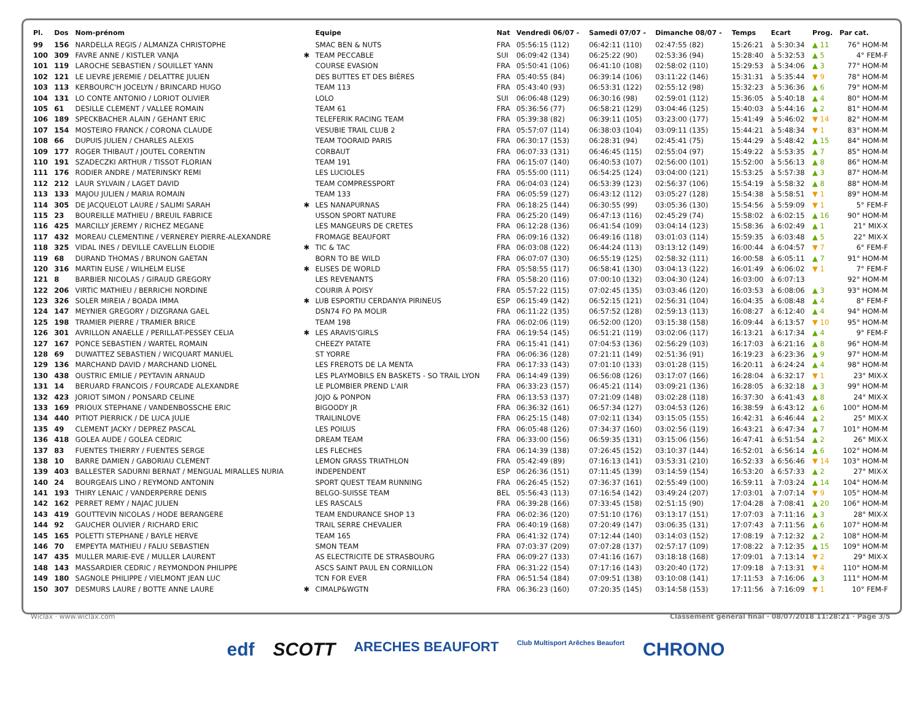| Pl. | Dos | Nom-prénom | | Equipe | Nat | Vendredi 06/07 - | Samedi 07/07 - | Dimanche 08/07 - | Temps | Ecart | Prog. | Par cat. |
| --- | --- | --- | --- | --- | --- | --- | --- | --- | --- | --- | --- | --- |
| 99 | 156 | NARDELLA REGIS / ALMANZA CHRISTOPHE | | SMAC BEN & NUTS | FRA | 05:56:15 (112) | 06:42:11 (110) | 02:47:55 (82) | 15:26:21 | à 5:30:34 | ▲ 11 | 76° HOM-M |
| 100 | 309 | FAVRE ANNE / KISTLER VANJA | ✱ | TEAM PECCABLE | SUI | 06:09:42 (134) | 06:25:22 (90) | 02:53:36 (94) | 15:28:40 | à 5:32:53 | ▲ 5 | 4° FEM-F |
| 101 | 119 | LAROCHE SEBASTIEN / SOUILLET YANN | | COURSE EVASION | FRA | 05:50:41 (106) | 06:41:10 (108) | 02:58:02 (110) | 15:29:53 | à 5:34:06 | ▲ 3 | 77° HOM-M |
| 102 | 121 | LE LIEVRE JEREMIE / DELATTRE JULIEN | | DES BUTTES ET DES BIÈRES | FRA | 05:40:55 (84) | 06:39:14 (106) | 03:11:22 (146) | 15:31:31 | à 5:35:44 | ▼ 9 | 78° HOM-M |
| 103 | 113 | KERBOURC'H JOCELYN / BRINCARD HUGO | | TEAM 113 | FRA | 05:43:40 (93) | 06:53:31 (122) | 02:55:12 (98) | 15:32:23 | à 5:36:36 | ▲ 6 | 79° HOM-M |
| 104 | 131 | LO CONTE ANTONIO / LORIOT OLIVIER | | LOLO | SUI | 06:06:48 (129) | 06:30:16 (98) | 02:59:01 (112) | 15:36:05 | à 5:40:18 | ▲ 4 | 80° HOM-M |
| 105 | 61 | DESILLE CLEMENT / VALLEE ROMAIN | | TEAM 61 | FRA | 05:36:56 (77) | 06:58:21 (129) | 03:04:46 (125) | 15:40:03 | à 5:44:16 | ▲ 2 | 81° HOM-M |
| 106 | 189 | SPECKBACHER ALAIN / GEHANT ERIC | | TELEFERIK RACING TEAM | FRA | 05:39:38 (82) | 06:39:11 (105) | 03:23:00 (177) | 15:41:49 | à 5:46:02 | ▼ 14 | 82° HOM-M |
| 107 | 154 | MOSTEIRO FRANCK / CORONA CLAUDE | | VESUBIE TRAIL CLUB 2 | FRA | 05:57:07 (114) | 06:38:03 (104) | 03:09:11 (135) | 15:44:21 | à 5:48:34 | ▼ 1 | 83° HOM-M |
| 108 | 66 | DUPUIS JULIEN / CHARLES ALEXIS | | TEAM TOORAID PARIS | FRA | 06:30:17 (153) | 06:28:31 (94) | 02:45:41 (75) | 15:44:29 | à 5:48:42 | ▲ 15 | 84° HOM-M |
| 109 | 177 | ROGER THIBAUT / JOUTEL CORENTIN | | CORBAUT | FRA | 06:07:33 (131) | 06:46:45 (115) | 02:55:04 (97) | 15:49:22 | à 5:53:35 | ▲ 7 | 85° HOM-M |
| 110 | 191 | SZADECZKI ARTHUR / TISSOT FLORIAN | | TEAM 191 | FRA | 06:15:07 (140) | 06:40:53 (107) | 02:56:00 (101) | 15:52:00 | à 5:56:13 | ▲ 8 | 86° HOM-M |
| 111 | 176 | RODIER ANDRE / MATERINSKY REMI | | LES LUCIOLES | FRA | 05:55:00 (111) | 06:54:25 (124) | 03:04:00 (121) | 15:53:25 | à 5:57:38 | ▲ 3 | 87° HOM-M |
| 112 | 212 | LAUR SYLVAIN / LAGET DAVID | | TEAM COMPRESSPORT | FRA | 06:04:03 (124) | 06:53:39 (123) | 02:56:37 (106) | 15:54:19 | à 5:58:32 | ▲ 8 | 88° HOM-M |
| 113 | 133 | MAJOU JULIEN / MARIA ROMAIN | | TEAM 133 | FRA | 06:05:59 (127) | 06:43:12 (112) | 03:05:27 (128) | 15:54:38 | à 5:58:51 | ▼ 1 | 89° HOM-M |
| 114 | 305 | DE JACQUELOT LAURE / SALIMI SARAH | ✱ | LES NANAPURNAS | FRA | 06:18:25 (144) | 06:30:55 (99) | 03:05:36 (130) | 15:54:56 | à 5:59:09 | ▼ 1 | 5° FEM-F |
| 115 | 23 | BOUREILLE MATHIEU / BREUIL FABRICE | | USSON SPORT NATURE | FRA | 06:25:20 (149) | 06:47:13 (116) | 02:45:29 (74) | 15:58:02 | à 6:02:15 | ▲ 16 | 90° HOM-M |
| 116 | 425 | MARCILLY JEREMY / RICHEZ MEGANE | | LES MANGEURS DE CRETES | FRA | 06:12:28 (136) | 06:41:54 (109) | 03:04:14 (123) | 15:58:36 | à 6:02:49 | ▲ 1 | 21° MIX-X |
| 117 | 432 | MOREAU CLEMENTINE / VERNEREY PIERRE-ALEXANDRE | | FROMAGE BEAUFORT | FRA | 06:09:16 (132) | 06:49:16 (118) | 03:01:03 (114) | 15:59:35 | à 6:03:48 | ▲ 5 | 22° MIX-X |
| 118 | 325 | VIDAL INES / DEVILLE CAVELLIN ELODIE | ✱ | TIC & TAC | FRA | 06:03:08 (122) | 06:44:24 (113) | 03:13:12 (149) | 16:00:44 | à 6:04:57 | ▼ 7 | 6° FEM-F |
| 119 | 68 | DURAND THOMAS / BRUNON GAETAN | | BORN TO BE WILD | FRA | 06:07:07 (130) | 06:55:19 (125) | 02:58:32 (111) | 16:00:58 | à 6:05:11 | ▲ 7 | 91° HOM-M |
| 120 | 316 | MARTIN ELISE / WILHELM ELISE | ✱ | ELISES DE WORLD | FRA | 05:58:55 (117) | 06:58:41 (130) | 03:04:13 (122) | 16:01:49 | à 6:06:02 | ▼ 1 | 7° FEM-F |
| 121 | 8 | BARBIER NICOLAS / GIRAUD GREGORY | | LES REVENANTS | FRA | 05:58:20 (116) | 07:00:10 (132) | 03:04:30 (124) | 16:03:00 | à 6:07:13 | | 92° HOM-M |
| 122 | 206 | VIRTIC MATHIEU / BERRICHI NORDINE | | COURIR À POISY | FRA | 05:57:22 (115) | 07:02:45 (135) | 03:03:46 (120) | 16:03:53 | à 6:08:06 | ▲ 3 | 93° HOM-M |
| 123 | 326 | SOLER MIREIA / BOADA IMMA | ✱ | LUB ESPORTIU CERDANYA PIRINEUS | ESP | 06:15:49 (142) | 06:52:15 (121) | 02:56:31 (104) | 16:04:35 | à 6:08:48 | ▲ 4 | 8° FEM-F |
| 124 | 147 | MEYNIER GREGORY / DIZGRANA GAEL | | DSN74 FO PA MOLIR | FRA | 06:11:22 (135) | 06:57:52 (128) | 02:59:13 (113) | 16:08:27 | à 6:12:40 | ▲ 4 | 94° HOM-M |
| 125 | 198 | TRAMIER PIERRE / TRAMIER BRICE | | TEAM 198 | FRA | 06:02:06 (119) | 06:52:00 (120) | 03:15:38 (158) | 16:09:44 | à 6:13:57 | ▼ 10 | 95° HOM-M |
| 126 | 301 | AVRILLON ANAELLE / PERILLAT-PESSEY CELIA | ✱ | LES ARAVIS'GIRLS | FRA | 06:19:54 (145) | 06:51:21 (119) | 03:02:06 (117) | 16:13:21 | à 6:17:34 | ▲ 4 | 9° FEM-F |
| 127 | 167 | PONCE SEBASTIEN / WARTEL ROMAIN | | CHEEZY PATATE | FRA | 06:15:41 (141) | 07:04:53 (136) | 02:56:29 (103) | 16:17:03 | à 6:21:16 | ▲ 8 | 96° HOM-M |
| 128 | 69 | DUWATTEZ SEBASTIEN / WICQUART MANUEL | | ST YORRE | FRA | 06:06:36 (128) | 07:21:11 (149) | 02:51:36 (91) | 16:19:23 | à 6:23:36 | ▲ 9 | 97° HOM-M |
| 129 | 136 | MARCHAND DAVID / MARCHAND LIONEL | | LES FREROTS DE LA MENTA | FRA | 06:17:33 (143) | 07:01:10 (133) | 03:01:28 (115) | 16:20:11 | à 6:24:24 | ▲ 4 | 98° HOM-M |
| 130 | 438 | OUSTRIC EMILIE / PEYTAVIN ARNAUD | | LES PLAYMOBILS EN BASKETS - SO TRAIL LYON | FRA | 06:14:49 (139) | 06:56:08 (126) | 03:17:07 (166) | 16:28:04 | à 6:32:17 | ▼ 1 | 23° MIX-X |
| 131 | 14 | BERUARD FRANCOIS / FOURCADE ALEXANDRE | | LE PLOMBIER PREND L'AIR | FRA | 06:33:23 (157) | 06:45:21 (114) | 03:09:21 (136) | 16:28:05 | à 6:32:18 | ▲ 3 | 99° HOM-M |
| 132 | 423 | JORIOT SIMON / PONSARD CELINE | | JOJO & PONPON | FRA | 06:13:53 (137) | 07:21:09 (148) | 03:02:28 (118) | 16:37:30 | à 6:41:43 | ▲ 8 | 24° MIX-X |
| 133 | 169 | PRIOUX STEPHANE / VANDENBOSSCHE ERIC | | BIGOODY JR | FRA | 06:36:32 (161) | 06:57:34 (127) | 03:04:53 (126) | 16:38:59 | à 6:43:12 | ▲ 6 | 100° HOM-M |
| 134 | 440 | PITIOT PIERRICK / DE LUCA JULIE | | TRAILINLOVE | FRA | 06:25:15 (148) | 07:02:11 (134) | 03:15:05 (155) | 16:42:31 | à 6:46:44 | ▲ 2 | 25° MIX-X |
| 135 | 49 | CLEMENT JACKY / DEPREZ PASCAL | | LES POILUS | FRA | 06:05:48 (126) | 07:34:37 (160) | 03:02:56 (119) | 16:43:21 | à 6:47:34 | ▲ 7 | 101° HOM-M |
| 136 | 418 | GOLEA AUDE / GOLEA CEDRIC | | DREAM TEAM | FRA | 06:33:00 (156) | 06:59:35 (131) | 03:15:06 (156) | 16:47:41 | à 6:51:54 | ▲ 2 | 26° MIX-X |
| 137 | 83 | FUENTES THIERRY / FUENTES SERGE | | LES FLECHES | FRA | 06:14:39 (138) | 07:26:45 (152) | 03:10:37 (144) | 16:52:01 | à 6:56:14 | ▲ 6 | 102° HOM-M |
| 138 | 10 | BARRE DAMIEN / GABORIAU CLEMENT | | LEMON GRASS TRIATHLON | FRA | 05:42:49 (89) | 07:16:13 (141) | 03:53:31 (210) | 16:52:33 | à 6:56:46 | ▼ 14 | 103° HOM-M |
| 139 | 403 | BALLESTER SADURNI BERNAT / MENGUAL MIRALLES NURIA | | INDEPENDENT | ESP | 06:26:36 (151) | 07:11:45 (139) | 03:14:59 (154) | 16:53:20 | à 6:57:33 | ▲ 2 | 27° MIX-X |
| 140 | 24 | BOURGEAIS LINO / REYMOND ANTONIN | | SPORT QUEST TEAM RUNNING | FRA | 06:26:45 (152) | 07:36:37 (161) | 02:55:49 (100) | 16:59:11 | à 7:03:24 | ▲ 14 | 104° HOM-M |
| 141 | 193 | THIRY LENAIC / VANDERPERRE DENIS | | BELGO-SUISSE TEAM | BEL | 05:56:43 (113) | 07:16:54 (142) | 03:49:24 (207) | 17:03:01 | à 7:07:14 | ▼ 9 | 105° HOM-M |
| 142 | 162 | PERRET REMY / NAJAC JULIEN | | LES RASCALS | FRA | 06:39:28 (166) | 07:33:45 (158) | 02:51:15 (90) | 17:04:28 | à 7:08:41 | ▲ 20 | 106° HOM-M |
| 143 | 419 | GOUTTEVIN NICOLAS / HODE BERANGERE | | TEAM ENDURANCE SHOP 13 | FRA | 06:02:36 (120) | 07:51:10 (176) | 03:13:17 (151) | 17:07:03 | à 7:11:16 | ▲ 3 | 28° MIX-X |
| 144 | 92 | GAUCHER OLIVIER / RICHARD ERIC | | TRAIL SERRE CHEVALIER | FRA | 06:40:19 (168) | 07:20:49 (147) | 03:06:35 (131) | 17:07:43 | à 7:11:56 | ▲ 6 | 107° HOM-M |
| 145 | 165 | POLETTI STEPHANE / BAYLE HERVE | | TEAM 165 | FRA | 06:41:32 (174) | 07:12:44 (140) | 03:14:03 (152) | 17:08:19 | à 7:12:32 | ▲ 2 | 108° HOM-M |
| 146 | 70 | EMPEYTA MATHIEU / FALIU SEBASTIEN | | SMON TEAM | FRA | 07:03:37 (209) | 07:07:28 (137) | 02:57:17 (109) | 17:08:22 | à 7:12:35 | ▲ 15 | 109° HOM-M |
| 147 | 435 | MULLER MARIE-EVE / MULLER LAURENT | | AS ELECTRICITE DE STRASBOURG | FRA | 06:09:27 (133) | 07:41:16 (167) | 03:18:18 (168) | 17:09:01 | à 7:13:14 | ▼ 2 | 29° MIX-X |
| 148 | 143 | MASSARDIER CEDRIC / REYMONDON PHILIPPE | | ASCS SAINT PAUL EN CORNILLON | FRA | 06:31:22 (154) | 07:17:16 (143) | 03:20:40 (172) | 17:09:18 | à 7:13:31 | ▼ 4 | 110° HOM-M |
| 149 | 180 | SAGNOLE PHILIPPE / VIELMONT JEAN LUC | | TCN FOR EVER | FRA | 06:51:54 (184) | 07:09:51 (138) | 03:10:08 (141) | 17:11:53 | à 7:16:06 | ▲ 3 | 111° HOM-M |
| 150 | 307 | DESMURS LAURE / BOTTE ANNE LAURE | ✱ | CIMALP&WGTN | FRA | 06:36:23 (160) | 07:20:35 (145) | 03:14:58 (153) | 17:11:56 | à 7:16:09 | ▼ 1 | 10° FEM-F |
Wiclax · www.wiclax.com Classement général final · 08/07/2018 11:28:21 · Page 3/5
edf SCOTT ARECHES BEAUFORT Club Multisport Arêches Beaufort CHRONO